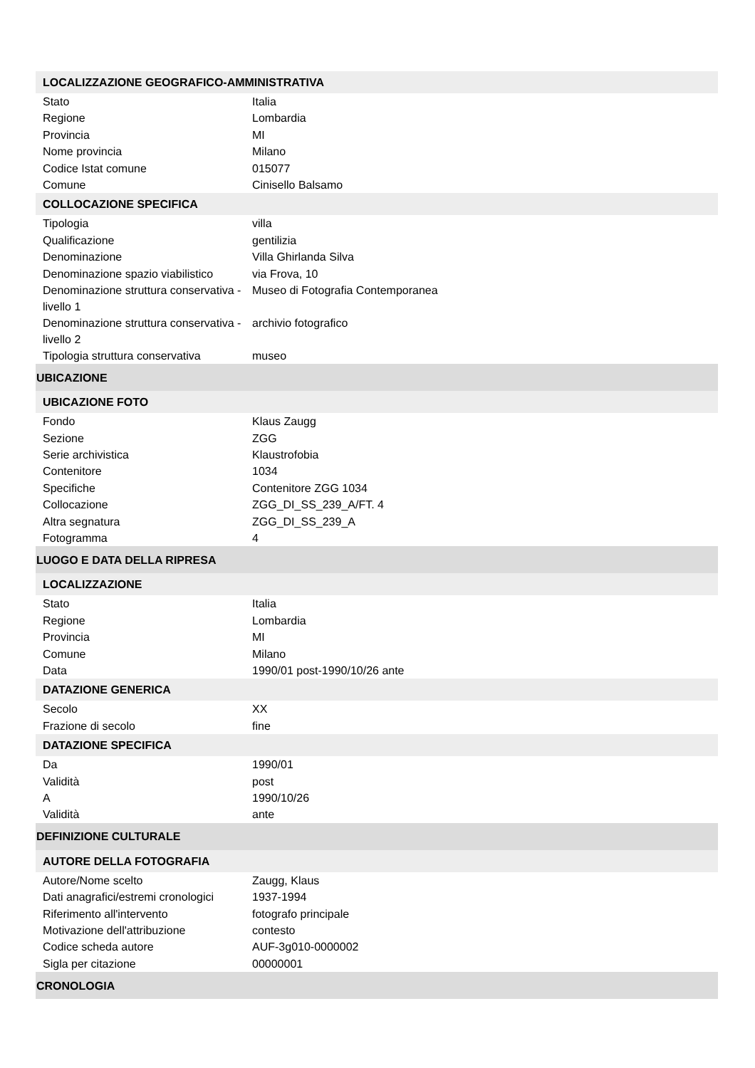| LOCALIZZAZIONE GEOGRAFICO-AMMINISTRATIVA | |
| Stato | Italia |
| Regione | Lombardia |
| Provincia | MI |
| Nome provincia | Milano |
| Codice Istat comune | 015077 |
| Comune | Cinisello Balsamo |
| COLLOCAZIONE SPECIFICA | |
| Tipologia | villa |
| Qualificazione | gentilizia |
| Denominazione | Villa Ghirlanda Silva |
| Denominazione spazio viabilistico | via Frova, 10 |
| Denominazione struttura conservativa - livello 1 | Museo di Fotografia Contemporanea |
| Denominazione struttura conservativa - livello 2 | archivio fotografico |
| Tipologia struttura conservativa | museo |
| UBICAZIONE | |
| UBICAZIONE FOTO | |
| Fondo | Klaus Zaugg |
| Sezione | ZGG |
| Serie archivistica | Klaustrofobia |
| Contenitore | 1034 |
| Specifiche | Contenitore ZGG 1034 |
| Collocazione | ZGG_DI_SS_239_A/FT. 4 |
| Altra segnatura | ZGG_DI_SS_239_A |
| Fotogramma | 4 |
| LUOGO E DATA DELLA RIPRESA | |
| LOCALIZZAZIONE | |
| Stato | Italia |
| Regione | Lombardia |
| Provincia | MI |
| Comune | Milano |
| Data | 1990/01 post-1990/10/26 ante |
| DATAZIONE GENERICA | |
| Secolo | XX |
| Frazione di secolo | fine |
| DATAZIONE SPECIFICA | |
| Da | 1990/01 |
| Validità | post |
| A | 1990/10/26 |
| Validità | ante |
| DEFINIZIONE CULTURALE | |
| AUTORE DELLA FOTOGRAFIA | |
| Autore/Nome scelto | Zaugg, Klaus |
| Dati anagrafici/estremi cronologici | 1937-1994 |
| Riferimento all'intervento | fotografo principale |
| Motivazione dell'attribuzione | contesto |
| Codice scheda autore | AUF-3g010-0000002 |
| Sigla per citazione | 00000001 |
| CRONOLOGIA | |